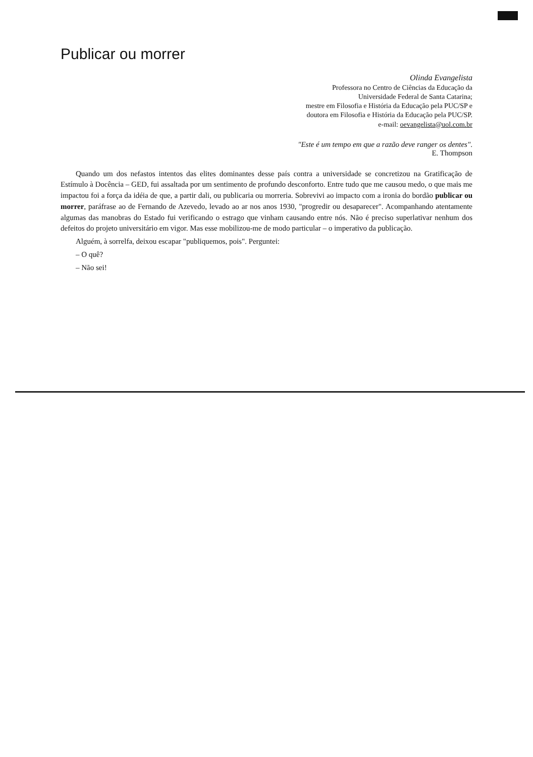Publicar ou morrer
Olinda Evangelista
Professora no Centro de Ciências da Educação da
Universidade Federal de Santa Catarina;
mestre em Filosofia e História da Educação pela PUC/SP e
doutora em Filosofia e História da Educação pela PUC/SP.
e-mail: oevangelista@uol.com.br
"Este é um tempo em que a razão deve ranger os dentes".
E. Thompson
Quando um dos nefastos intentos das elites dominantes desse país contra a universidade se concretizou na Gratificação de Estímulo à Docência – GED, fui assaltada por um sentimento de profundo desconforto. Entre tudo que me causou medo, o que mais me impactou foi a força da idéia de que, a partir dali, ou publicaria ou morreria. Sobrevivi ao impacto com a ironia do bordão publicar ou morrer, paráfrase ao de Fernando de Azevedo, levado ao ar nos anos 1930, "progredir ou desaparecer". Acompanhando atentamente algumas das manobras do Estado fui verificando o estrago que vinham causando entre nós. Não é preciso superlativar nenhum dos defeitos do projeto universitário em vigor. Mas esse mobilizou-me de modo particular – o imperativo da publicação.
Alguém, à sorrelfa, deixou escapar "publiquemos, pois". Perguntei:
– O quê?
– Não sei!